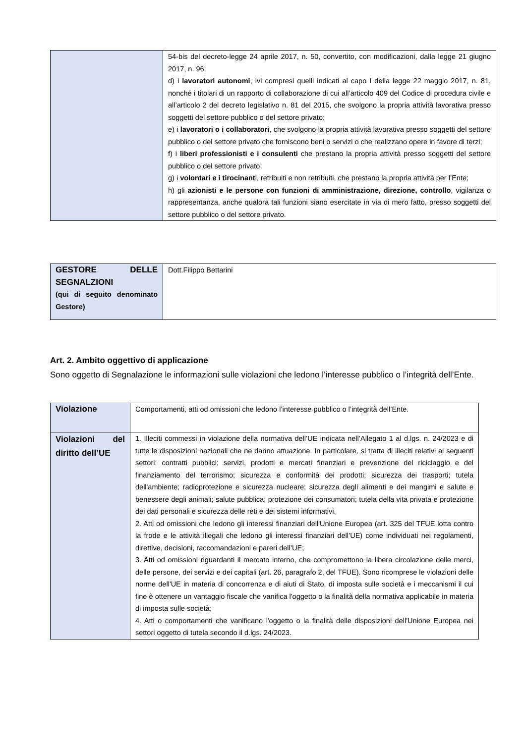| | 54-bis del decreto-legge 24 aprile 2017, n. 50, convertito, con modificazioni, dalla legge 21 giugno 2017, n. 96; d) i lavoratori autonomi , ivi compresi quelli indicati al capo I della legge 22 maggio 2017, n. 81, nonché i titolari di un rapporto di collaborazione di cui all’articolo 409 del Codice di procedura civile e all’articolo 2 del decreto legislativo n. 81 del 2015, che svolgono la propria attività lavorativa presso soggetti del settore pubblico o del settore privato; e) i lavoratori o i collaboratori , che svolgono la propria attività lavorativa presso soggetti del settore pubblico o del settore privato che forniscono beni o servizi o che realizzano opere in favore di terzi; f) i liberi professionisti e i consulenti che prestano la propria attività presso soggetti del settore pubblico o del settore privato; g) i volontari e i tirocinant i, retribuiti e non retribuiti, che prestano la propria attività per l’Ente; h) gli azionisti e le persone con funzioni di amministrazione, direzione, controllo , vigilanza o rappresentanza, anche qualora tali funzioni siano esercitate in via di mero fatto, presso soggetti del settore pubblico o del settore privato. |
| GESTORE DELLE SEGNALZIONI (qui di seguito denominato Gestore) | Dott.Filippo Bettarini |
Art. 2. Ambito oggettivo di applicazione
Sono oggetto di Segnalazione le informazioni sulle violazioni che ledono l’interesse pubblico o l’integrità dell’Ente.
| Violazione | Comportamenti, atti od omissioni che ledono l’interesse pubblico o l’integrità dell’Ente. |
| Violazioni del diritto dell’UE | 1. Illeciti commessi in violazione della normativa dell’UE indicata nell’Allegato 1 al d.lgs. n. 24/2023 e di tutte le disposizioni nazionali che ne danno attuazione. In particolare, si tratta di illeciti relativi ai seguenti settori: contratti pubblici; servizi, prodotti e mercati finanziari e prevenzione del riciclaggio e del finanziamento del terrorismo; sicurezza e conformità dei prodotti; sicurezza dei trasporti; tutela dell'ambiente; radioprotezione e sicurezza nucleare; sicurezza degli alimenti e dei mangimi e salute e benessere degli animali; salute pubblica; protezione dei consumatori; tutela della vita privata e protezione dei dati personali e sicurezza delle reti e dei sistemi informativi. 2. Atti od omissioni che ledono gli interessi finanziari dell'Unione Europea (art. 325 del TFUE lotta contro la frode e le attività illegali che ledono gli interessi finanziari dell’UE) come individuati nei regolamenti, direttive, decisioni, raccomandazioni e pareri dell’UE; 3. Atti od omissioni riguardanti il mercato interno, che compromettono la libera circolazione delle merci, delle persone, dei servizi e dei capitali (art. 26, paragrafo 2, del TFUE). Sono ricomprese le violazioni delle norme dell'UE in materia di concorrenza e di aiuti di Stato, di imposta sulle società e i meccanismi il cui fine è ottenere un vantaggio fiscale che vanifica l'oggetto o la finalità della normativa applicabile in materia di imposta sulle società; 4. Atti o comportamenti che vanificano l'oggetto o la finalità delle disposizioni dell'Unione Europea nei settori oggetto di tutela secondo il d.lgs. 24/2023. |